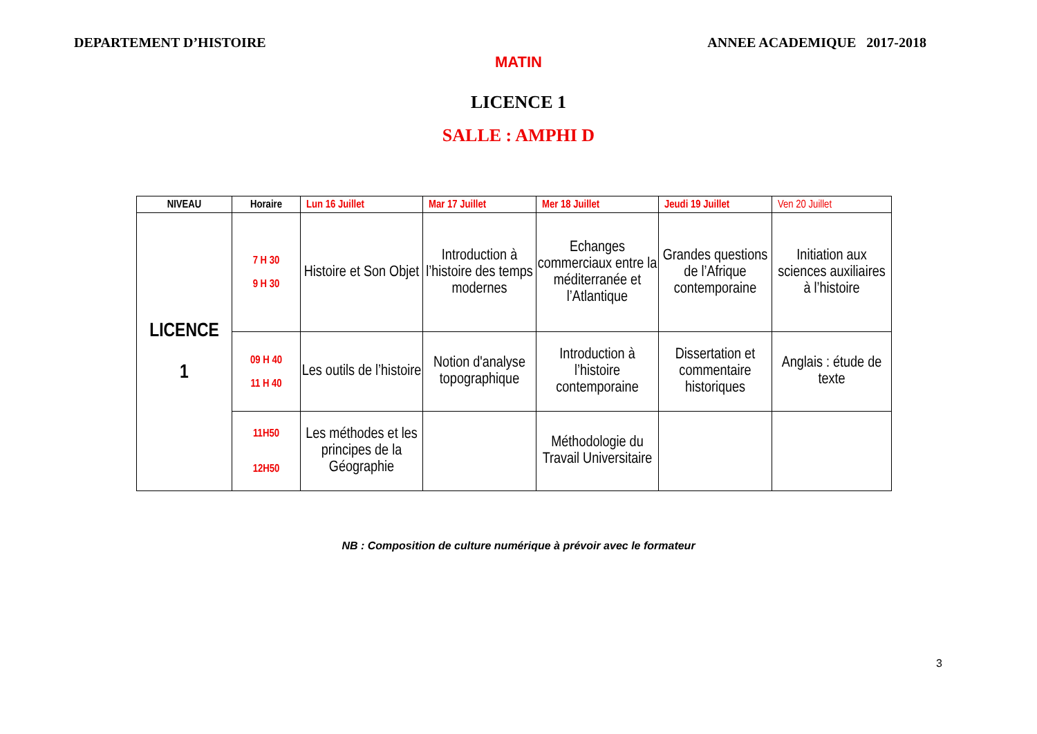DEPARTEMENT D’HISTOIRE ANNEE ACADEMIQUE 2017-2018
MATIN
LICENCE 1
SALLE : AMPHI D
| NIVEAU | Horaire | Lun 16 Juillet | Mar 17 Juillet | Mer 18 Juillet | Jeudi 19 Juillet | Ven 20 Juillet |
| --- | --- | --- | --- | --- | --- | --- |
| LICENCE 1 | 7 H 30 9 H 30 | Histoire et Son Objet | Introduction à l’histoire des temps modernes | Echanges commerciaux entre la méditerranée et l’Atlantique | Grandes questions de l’Afrique contemporaine | Initiation aux sciences auxiliaires à l’histoire |
| | 09 H 40 11 H 40 | Les outils de l’histoire | Notion d'analyse topographique | Introduction à l’histoire contemporaine | Dissertation et commentaire historiques | Anglais : étude de texte |
| | 11H50 12H50 | Les méthodes et les principes de la Géographie | | Méthodologie du Travail Universitaire | | |
NB : Composition de culture numérique à prévoir avec le formateur
3